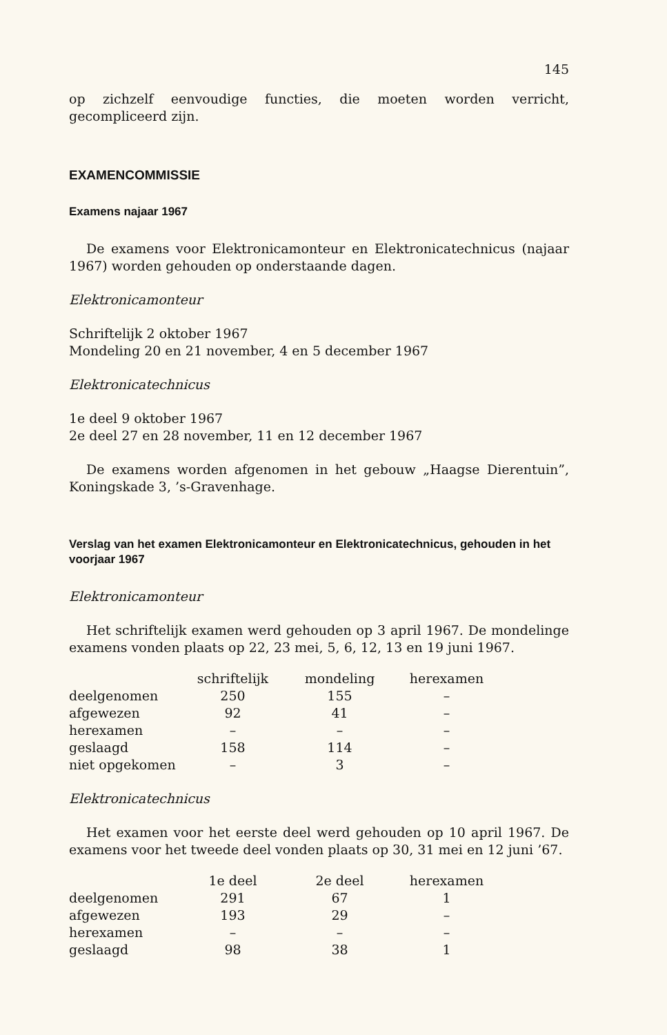145
op zichzelf eenvoudige functies, die moeten worden verricht, gecompliceerd zijn.
EXAMENCOMMISSIE
Examens najaar 1967
De examens voor Elektronicamonteur en Elektronicatechnicus (najaar 1967) worden gehouden op onderstaande dagen.
Elektronicamonteur
Schriftelijk 2 oktober 1967
Mondeling 20 en 21 november, 4 en 5 december 1967
Elektronicatechnicus
1e deel 9 oktober 1967
2e deel 27 en 28 november, 11 en 12 december 1967
De examens worden afgenomen in het gebouw „Haagse Dierentuin”, Koningskade 3, ’s-Gravenhage.
Verslag van het examen Elektronicamonteur en Elektronicatechnicus, gehouden in het voorjaar 1967
Elektronicamonteur
Het schriftelijk examen werd gehouden op 3 april 1967. De mondelinge examens vonden plaats op 22, 23 mei, 5, 6, 12, 13 en 19 juni 1967.
| | schriftelijk | mondeling | herexamen |
| --- | --- | --- | --- |
| deelgenomen | 250 | 155 | – |
| afgewezen | 92 | 41 | – |
| herexamen | – | – | – |
| geslaagd | 158 | 114 | – |
| niet opgekomen | – | 3 | – |
Elektronicatechnicus
Het examen voor het eerste deel werd gehouden op 10 april 1967. De examens voor het tweede deel vonden plaats op 30, 31 mei en 12 juni ’67.
| | 1e deel | 2e deel | herexamen |
| --- | --- | --- | --- |
| deelgenomen | 291 | 67 | 1 |
| afgewezen | 193 | 29 | – |
| herexamen | – | – | – |
| geslaagd | 98 | 38 | 1 |